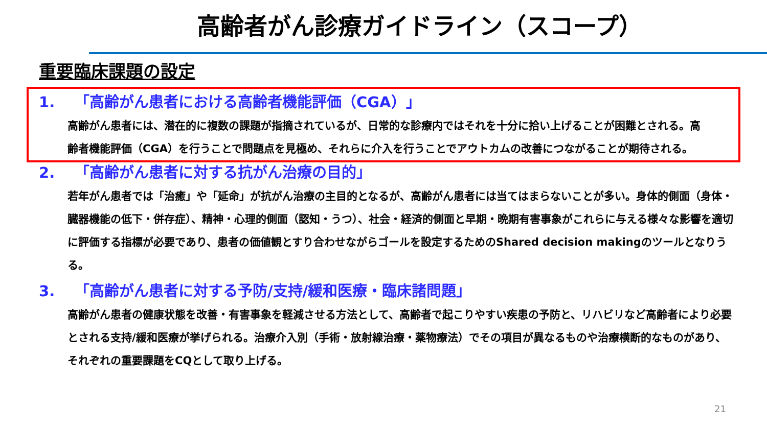高齢者がん診療ガイドライン（スコープ）
重要臨床課題の設定
1. 「高齢がん患者における高齢者機能評価（CGA）」
高齢がん患者には、潜在的に複数の課題が指摘されているが、日常的な診療内ではそれを十分に拾い上げることが困難とされる。高齢者機能評価（CGA）を行うことで問題点を見極め、それらに介入を行うことでアウトカムの改善につながることが期待される。
2. 「高齢がん患者に対する抗がん治療の目的」
若年がん患者では「治癒」や「延命」が抗がん治療の主目的となるが、高齢がん患者には当てはまらないことが多い。身体的側面（身体・臓器機能の低下・併存症）、精神・心理的側面（認知・うつ）、社会・経済的側面と早期・晩期有害事象がこれらに与える様々な影響を適切に評価する指標が必要であり、患者の価値観とすり合わせながらゴールを設定するためのShared decision makingのツールとなりうる。
3. 「高齢がん患者に対する予防/支持/緩和医療・臨床諸問題」
高齢がん患者の健康状態を改善・有害事象を軽減させる方法として、高齢者で起こりやすい疾患の予防と、リハビリなど高齢者により必要とされる支持/緩和医療が挙げられる。治療介入別（手術・放射線治療・薬物療法）でその項目が異なるものや治療横断的なものがあり、それぞれの重要課題をCQとして取り上げる。
21